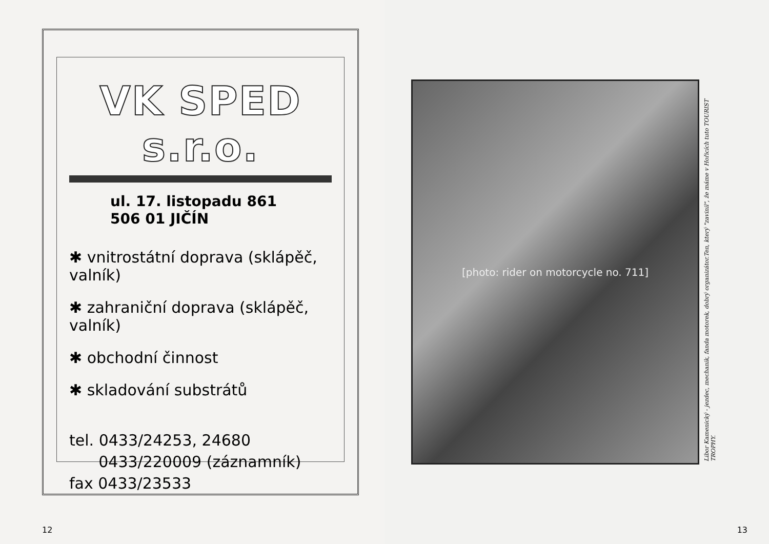VK SPED s.r.o.
ul. 17. listopadu 861
506 01 JIČÍN
✱ vnitrostátní doprava (sklápěč, valník)
✱ zahraniční doprava (sklápěč, valník)
✱ obchodní činnost
✱ skladování substrátů
tel. 0433/24253, 24680
0433/220009 (záznamník)
fax 0433/23533
12
[photo: rider on motorcycle no. 711]
Libor Kamenický - jezdec, mechanik, fanda motorek, dobrý organizátor.Ten, který "zavinil", že máme v Hořicích tuto TOURIST TROPHY.
13